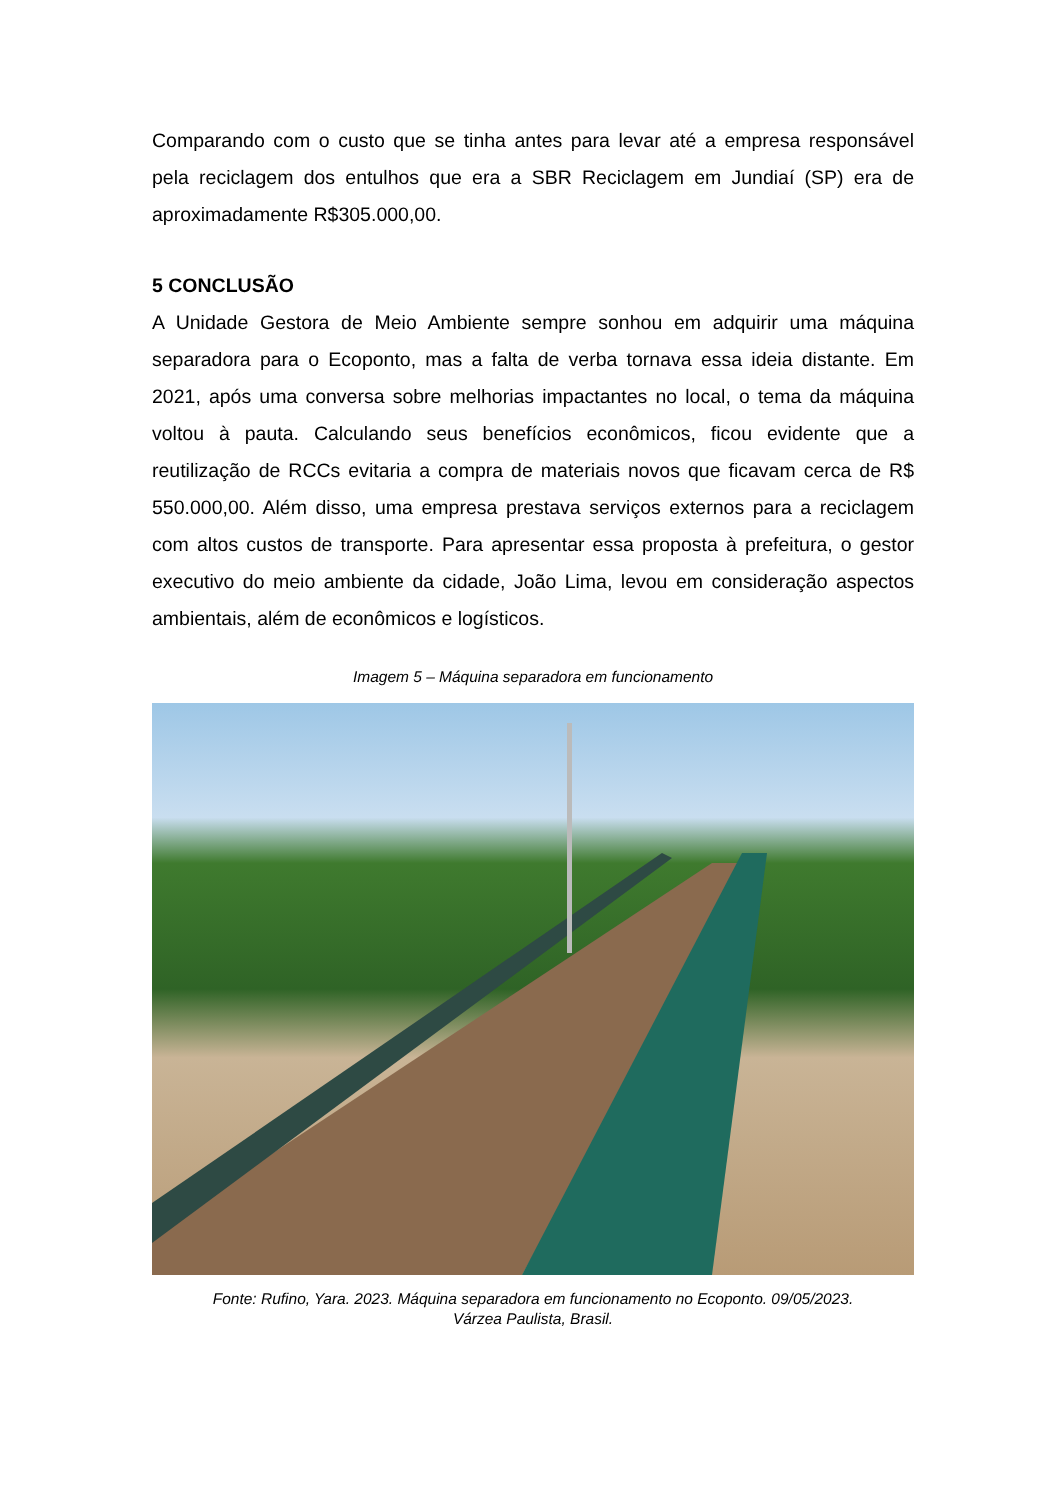Comparando com o custo que se tinha antes para levar até a empresa responsável pela reciclagem dos entulhos que era a SBR Reciclagem em Jundiaí (SP) era de aproximadamente R$305.000,00.
5 CONCLUSÃO
A Unidade Gestora de Meio Ambiente sempre sonhou em adquirir uma máquina separadora para o Ecoponto, mas a falta de verba tornava essa ideia distante. Em 2021, após uma conversa sobre melhorias impactantes no local, o tema da máquina voltou à pauta. Calculando seus benefícios econômicos, ficou evidente que a reutilização de RCCs evitaria a compra de materiais novos que ficavam cerca de R$ 550.000,00. Além disso, uma empresa prestava serviços externos para a reciclagem com altos custos de transporte. Para apresentar essa proposta à prefeitura, o gestor executivo do meio ambiente da cidade, João Lima, levou em consideração aspectos ambientais, além de econômicos e logísticos.
Imagem 5 – Máquina separadora em funcionamento
Fonte: Rufino, Yara. 2023. Máquina separadora em funcionamento no Ecoponto. 09/05/2023.
Várzea Paulista, Brasil.